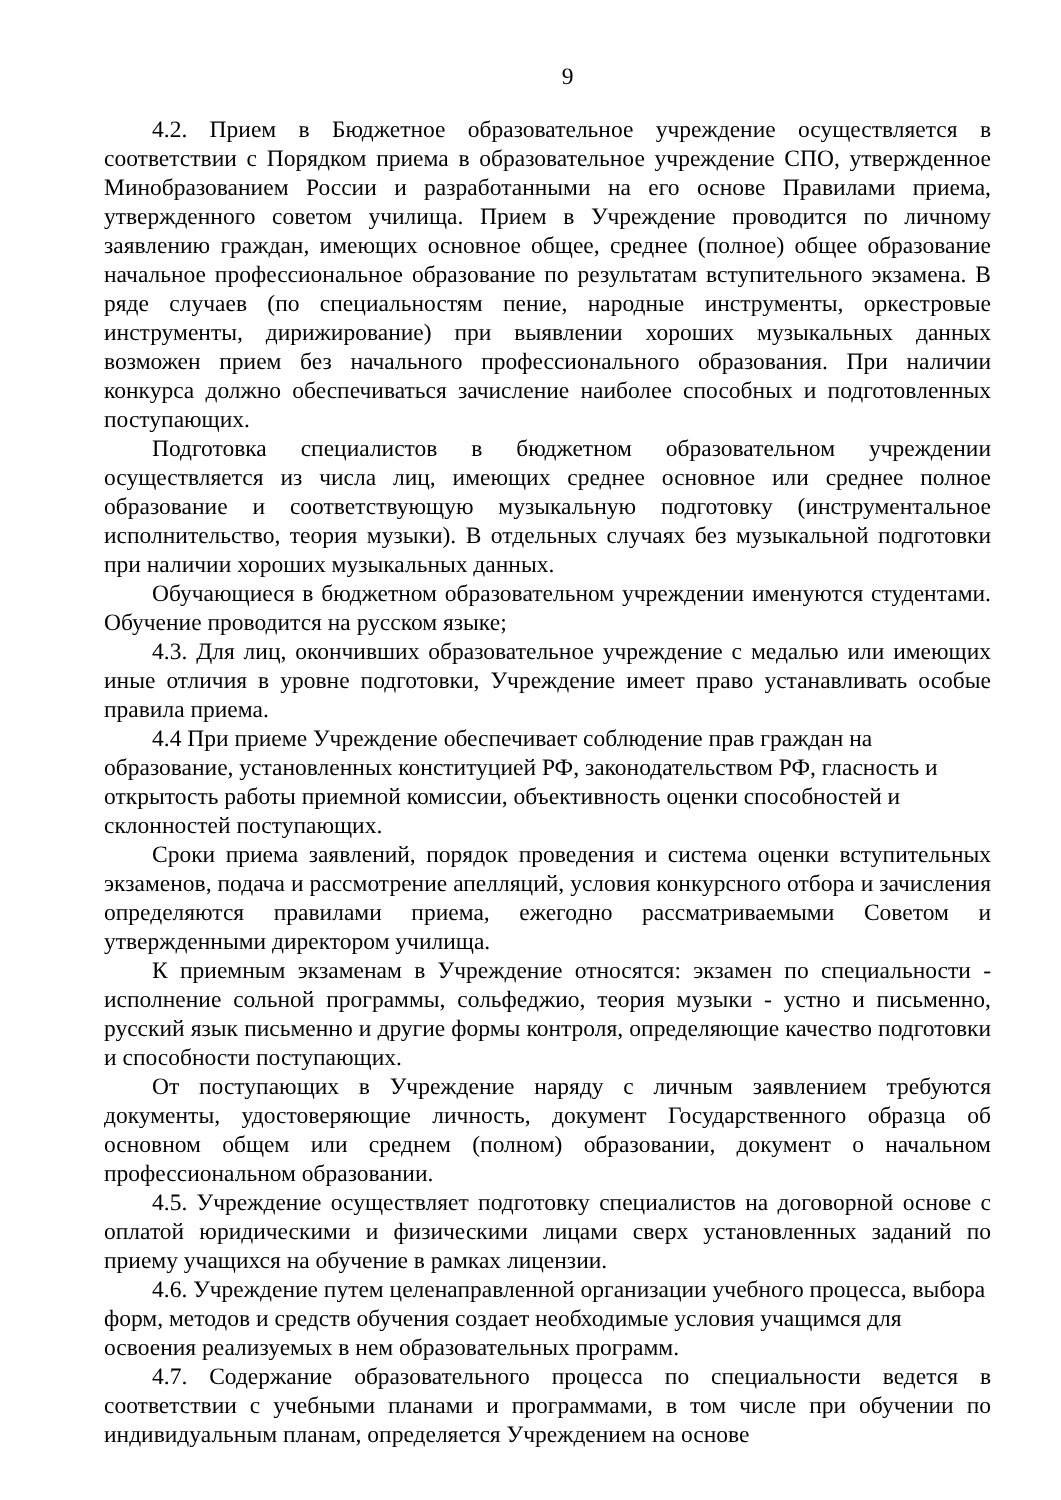9
4.2. Прием в Бюджетное образовательное учреждение осуществляется в соответствии с Порядком приема в образовательное учреждение СПО, утвержденное Минобразованием России и разработанными на его основе Правилами приема, утвержденного советом училища. Прием в Учреждение проводится по личному заявлению граждан, имеющих основное общее, среднее (полное) общее образование начальное профессиональное образование по результатам вступительного экзамена. В ряде случаев (по специальностям пение, народные инструменты, оркестровые инструменты, дирижирование) при выявлении хороших музыкальных данных возможен прием без начального профессионального образования. При наличии конкурса должно обеспечиваться зачисление наиболее способных и подготовленных поступающих.
Подготовка специалистов в бюджетном образовательном учреждении осуществляется из числа лиц, имеющих среднее основное или среднее полное образование и соответствующую музыкальную подготовку (инструментальное исполнительство, теория музыки). В отдельных случаях без музыкальной подготовки при наличии хороших музыкальных данных.
Обучающиеся в бюджетном образовательном учреждении именуются студентами. Обучение проводится на русском языке;
4.3. Для лиц, окончивших образовательное учреждение с медалью или имеющих иные отличия в уровне подготовки, Учреждение имеет право устанавливать особые правила приема.
4.4 При приеме Учреждение обеспечивает соблюдение прав граждан на образование, установленных конституцией РФ, законодательством РФ, гласность и открытость работы приемной комиссии, объективность оценки способностей и склонностей поступающих.
Сроки приема заявлений, порядок проведения и система оценки вступительных экзаменов, подача и рассмотрение апелляций, условия конкурсного отбора и зачисления определяются правилами приема, ежегодно рассматриваемыми Советом и утвержденными директором училища.
К приемным экзаменам в Учреждение относятся: экзамен по специальности - исполнение сольной программы, сольфеджио, теория музыки - устно и письменно, русский язык письменно и другие формы контроля, определяющие качество подготовки и способности поступающих.
От поступающих в Учреждение наряду с личным заявлением требуются документы, удостоверяющие личность, документ Государственного образца об основном общем или среднем (полном) образовании, документ о начальном профессиональном образовании.
4.5. Учреждение осуществляет подготовку специалистов на договорной основе с оплатой юридическими и физическими лицами сверх установленных заданий по приему учащихся на обучение в рамках лицензии.
4.6. Учреждение путем целенаправленной организации учебного процесса, выбора форм, методов и средств обучения создает необходимые условия учащимся для освоения реализуемых в нем образовательных программ.
4.7. Содержание образовательного процесса по специальности ведется в соответствии с учебными планами и программами, в том числе при обучении по индивидуальным планам, определяется Учреждением на основе